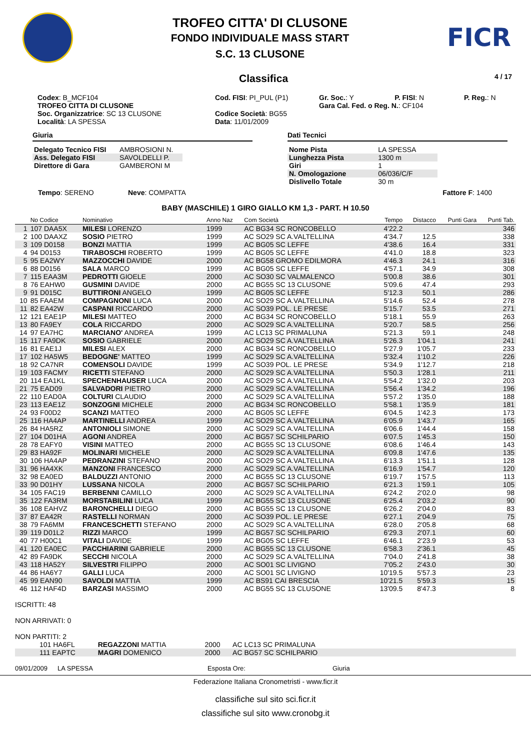TROFEO CITTA' DI CLUSONE
FONDO INDIVIDUALE MASS START
S.C. 13 CLUSONE
FICR
Classifica 4 / 17
Codex: B_MCF104
TROFEO CITTA DI CLUSONE
Soc. Organizzatrice: SC 13 CLUSONE
Località: LA SPESSA
Cod. FISI: PI_PUL (P1)
Codice Società: BG55
Data: 11/01/2009
Gr. Soc.: Y P. FISI: N
Gara Cal. Fed. o Reg. N.: CF104
P. Reg.: N
Giuria
| Delegato Tecnico FISI | AMBROSIONI N. |
| Ass. Delegato FISI | SAVOLDELLI P. |
| Direttore di Gara | GAMBERONI M |
Dati Tecnici
| Nome Pista | LA SPESSA |
| Lunghezza Pista | 1300 m |
| Giri | 1 |
| N. Omologazione | 06/036/C/F |
| Dislivello Totale | 30 m |
Tempo: SERENO Neve: COMPATTA Fattore F: 1400
BABY (MASCHILE) 1 GIRO GIALLO KM 1,3 - PART. H 10.50
| | No Codice | Nominativo | Anno Naz | Com Società | Tempo | Distacco | Punti Gara | Punti Tab. |
| --- | --- | --- | --- | --- | --- | --- | --- | --- |
| 1 | 107 DAA5X | MILESI LORENZO | 1999 | AC BG34 SC RONCOBELLO | 4'22.2 | | | 346 |
| 2 | 100 DAAXZ | SOSIO PIETRO | 1999 | AC SO29 SC A.VALTELLINA | 4'34.7 | 12.5 | | 338 |
| 3 | 109 D0158 | BONZI MATTIA | 1999 | AC BG05 SC LEFFE | 4'38.6 | 16.4 | | 331 |
| 4 | 94 D0153 | TIRABOSCHI ROBERTO | 1999 | AC BG05 SC LEFFE | 4'41.0 | 18.8 | | 323 |
| 5 | 95 EA2WY | MAZZOCCHI DAVIDE | 2000 | AC BG58 GROMO EDILMORA | 4'46.3 | 24.1 | | 316 |
| 6 | 88 D0156 | SALA MARCO | 1999 | AC BG05 SC LEFFE | 4'57.1 | 34.9 | | 308 |
| 7 | 115 EAA3M | PEDROTTI GIOELE | 2000 | AC SO30 SC VALMALENCO | 5'00.8 | 38.6 | | 301 |
| 8 | 76 EAHW0 | GUSMINI DAVIDE | 2000 | AC BG55 SC 13 CLUSONE | 5'09.6 | 47.4 | | 293 |
| 9 | 91 D015C | BUTTIRONI ANGELO | 1999 | AC BG05 SC LEFFE | 5'12.3 | 50.1 | | 286 |
| 10 | 85 FAAEM | COMPAGNONI LUCA | 2000 | AC SO29 SC A.VALTELLINA | 5'14.6 | 52.4 | | 278 |
| 11 | 82 EA42W | CASPANI RICCARDO | 2000 | AC SO39 POL. LE PRESE | 5'15.7 | 53.5 | | 271 |
| 12 | 121 EAE1P | MILESI MATTEO | 2000 | AC BG34 SC RONCOBELLO | 5'18.1 | 55.9 | | 263 |
| 13 | 80 FA9EY | COLA RICCARDO | 2000 | AC SO29 SC A.VALTELLINA | 5'20.7 | 58.5 | | 256 |
| 14 | 97 EA7HC | MARCIANO' ANDREA | 1999 | AC LC13 SC PRIMALUNA | 5'21.3 | 59.1 | | 248 |
| 15 | 117 FA9DK | SOSIO GABRIELE | 2000 | AC SO29 SC A.VALTELLINA | 5'26.3 | 1'04.1 | | 241 |
| 16 | 81 EAE1J | MILESI ALEX | 2000 | AC BG34 SC RONCOBELLO | 5'27.9 | 1'05.7 | | 233 |
| 17 | 102 HA5W5 | BEDOGNE' MATTEO | 1999 | AC SO29 SC A.VALTELLINA | 5'32.4 | 1'10.2 | | 226 |
| 18 | 92 CA7NR | COMENSOLI DAVIDE | 1999 | AC SO39 POL. LE PRESE | 5'34.9 | 1'12.7 | | 218 |
| 19 | 103 FACMY | RICETTI STEFANO | 2000 | AC SO29 SC A.VALTELLINA | 5'50.3 | 1'28.1 | | 211 |
| 20 | 114 EA1KL | SPECHENHAUSER LUCA | 2000 | AC SO29 SC A.VALTELLINA | 5'54.2 | 1'32.0 | | 203 |
| 21 | 75 EAD09 | SALVADORI PIETRO | 2000 | AC SO29 SC A.VALTELLINA | 5'56.4 | 1'34.2 | | 196 |
| 22 | 110 EAD0A | COLTURI CLAUDIO | 2000 | AC SO29 SC A.VALTELLINA | 5'57.2 | 1'35.0 | | 188 |
| 23 | 113 EAE1Z | SONZOGNI MICHELE | 2000 | AC BG34 SC RONCOBELLO | 5'58.1 | 1'35.9 | | 181 |
| 24 | 93 F00D2 | SCANZI MATTEO | 2000 | AC BG05 SC LEFFE | 6'04.5 | 1'42.3 | | 173 |
| 25 | 116 HA4AP | MARTINELLI ANDREA | 1999 | AC SO29 SC A.VALTELLINA | 6'05.9 | 1'43.7 | | 165 |
| 26 | 84 HA5RZ | ANTONIOLI SIMONE | 2000 | AC SO29 SC A.VALTELLINA | 6'06.6 | 1'44.4 | | 158 |
| 27 | 104 D01HA | AGONI ANDREA | 2000 | AC BG57 SC SCHILPARIO | 6'07.5 | 1'45.3 | | 150 |
| 28 | 78 EAFY0 | VISINI MATTEO | 2000 | AC BG55 SC 13 CLUSONE | 6'08.6 | 1'46.4 | | 143 |
| 29 | 83 HA92F | MOLINARI MICHELE | 2000 | AC SO29 SC A.VALTELLINA | 6'09.8 | 1'47.6 | | 135 |
| 30 | 106 HA4AP | PEDRANZINI STEFANO | 2000 | AC SO29 SC A.VALTELLINA | 6'13.3 | 1'51.1 | | 128 |
| 31 | 96 HA4XK | MANZONI FRANCESCO | 2000 | AC SO29 SC A.VALTELLINA | 6'16.9 | 1'54.7 | | 120 |
| 32 | 98 EA0ED | BALDUZZI ANTONIO | 2000 | AC BG55 SC 13 CLUSONE | 6'19.7 | 1'57.5 | | 113 |
| 33 | 90 D01HY | LUSSANA NICOLA | 2000 | AC BG57 SC SCHILPARIO | 6'21.3 | 1'59.1 | | 105 |
| 34 | 105 FAC19 | BERBENNI CAMILLO | 2000 | AC SO29 SC A.VALTELLINA | 6'24.2 | 2'02.0 | | 98 |
| 35 | 122 FA3RM | MORSTABILINI LUCA | 1999 | AC BG55 SC 13 CLUSONE | 6'25.4 | 2'03.2 | | 90 |
| 36 | 108 EAHVZ | BARONCHELLI DIEGO | 2000 | AC BG55 SC 13 CLUSONE | 6'26.2 | 2'04.0 | | 83 |
| 37 | 87 EA42R | RASTELLI NORMAN | 2000 | AC SO39 POL. LE PRESE | 6'27.1 | 2'04.9 | | 75 |
| 38 | 79 FA6MM | FRANCESCHETTI STEFANO | 2000 | AC SO29 SC A.VALTELLINA | 6'28.0 | 2'05.8 | | 68 |
| 39 | 119 D01L2 | RIZZI MARCO | 1999 | AC BG57 SC SCHILPARIO | 6'29.3 | 2'07.1 | | 60 |
| 40 | 77 H00C1 | VITALI DAVIDE | 1999 | AC BG05 SC LEFFE | 6'46.1 | 2'23.9 | | 53 |
| 41 | 120 EA0EC | PACCHIARINI GABRIELE | 2000 | AC BG55 SC 13 CLUSONE | 6'58.3 | 2'36.1 | | 45 |
| 42 | 89 FA9DK | SECCHI NICOLA | 2000 | AC SO29 SC A.VALTELLINA | 7'04.0 | 2'41.8 | | 38 |
| 43 | 118 HA52Y | SILVESTRI FILIPPO | 2000 | AC SO01 SC LIVIGNO | 7'05.2 | 2'43.0 | | 30 |
| 44 | 86 HA6Y7 | GALLI LUCA | 2000 | AC SO01 SC LIVIGNO | 10'19.5 | 5'57.3 | | 23 |
| 45 | 99 EAN90 | SAVOLDI MATTIA | 1999 | AC BS91 CAI BRESCIA | 10'21.5 | 5'59.3 | | 15 |
| 46 | 112 HAF4D | BARZASI MASSIMO | 2000 | AC BG55 SC 13 CLUSONE | 13'09.5 | 8'47.3 | | 8 |
ISCRITTI: 48
NON ARRIVATI: 0
NON PARTITI: 2
| | 101 HA6FL | REGAZZONI MATTIA | 2000 | AC LC13 SC PRIMALUNA | |
| | 111 EAPTC | MAGRI DOMENICO | 2000 | AC BG57 SC SCHILPARIO | |
09/01/2009 LA SPESSA Esposta Ore: Giuria
Federazione Italiana Cronometristi - www.ficr.it
classifiche sul sito sci.ficr.it
classifiche sul sito www.cronobg.it